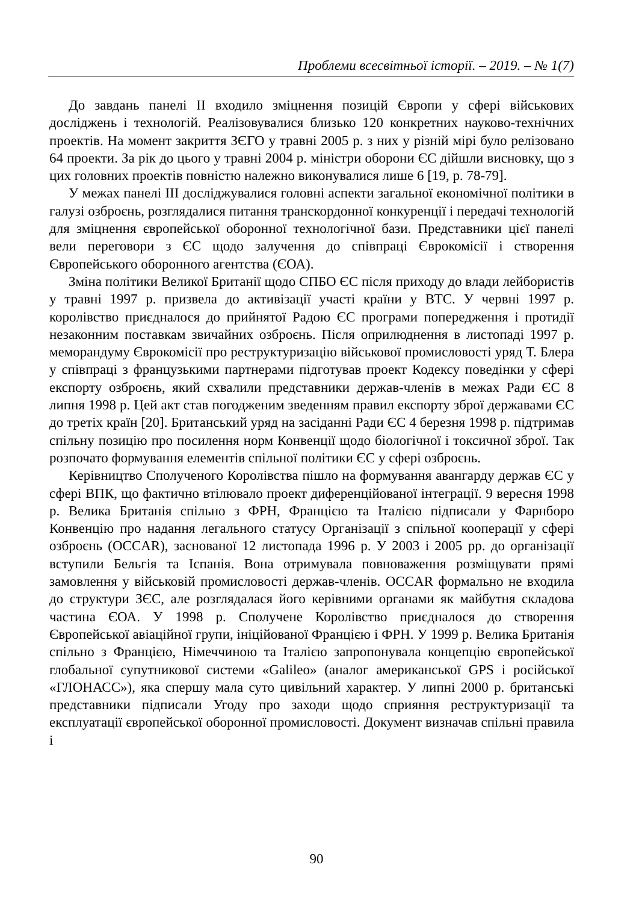Проблеми всесвітньої історії. – 2019. – № 1(7)
До завдань панелі ІІ входило зміцнення позицій Європи у сфері військових досліджень і технологій. Реалізовувалися близько 120 конкретних науково-технічних проектів. На момент закриття ЗЄГО у травні 2005 р. з них у різній мірі було релізовано 64 проекти. За рік до цього у травні 2004 р. міністри оборони ЄС дійшли висновку, що з цих головних проектів повністю належно виконувалися лише 6 [19, р. 78-79].
У межах панелі ІІІ досліджувалися головні аспекти загальної економічної політики в галузі озброєнь, розглядалися питання транскордонної конкуренції і передачі технологій для зміцнення європейської оборонної технологічної бази. Представники цієї панелі вели переговори з ЄС щодо залучення до співпраці Єврокомісії і створення Європейського оборонного агентства (ЄОА).
Зміна політики Великої Британії щодо СПБО ЄС після приходу до влади лейбористів у травні 1997 р. призвела до активізації участі країни у ВТС. У червні 1997 р. королівство приєдналося до прийнятої Радою ЄС програми попередження і протидії незаконним поставкам звичайних озброєнь. Після оприлюднення в листопаді 1997 р. меморандуму Єврокомісії про реструктуризацію військової промисловості уряд Т. Блера у співпраці з французькими партнерами підготував проект Кодексу поведінки у сфері експорту озброєнь, який схвалили представники держав-членів в межах Ради ЄС 8 липня 1998 р. Цей акт став погодженим зведенням правил експорту зброї державами ЄС до третіх країн [20]. Британський уряд на засіданні Ради ЄС 4 березня 1998 р. підтримав спільну позицію про посилення норм Конвенції щодо біологічної і токсичної зброї. Так розпочато формування елементів спільної політики ЄС у сфері озброєнь.
Керівництво Сполученого Королівства пішло на формування авангарду держав ЄС у сфері ВПК, що фактично втілювало проект диференційованої інтеграції. 9 вересня 1998 р. Велика Британія спільно з ФРН, Францією та Італією підписали у Фарнборо Конвенцію про надання легального статусу Організації з спільної кооперації у сфері озброєнь (OCCAR), заснованої 12 листопада 1996 р. У 2003 і 2005 рр. до організації вступили Бельгія та Іспанія. Вона отримувала повноваження розміщувати прямі замовлення у військовій промисловості держав-членів. OCCAR формально не входила до структури ЗЄС, але розглядалася його керівними органами як майбутня складова частина ЄОА. У 1998 р. Сполучене Королівство приєдналося до створення Європейської авіаційної групи, ініційованої Францією і ФРН. У 1999 р. Велика Британія спільно з Францією, Німеччиною та Італією запропонувала концепцію європейської глобальної супутникової системи «Galileo» (аналог американської GPS і російської «ГЛОНАСС»), яка спершу мала суто цивільний характер. У липні 2000 р. британські представники підписали Угоду про заходи щодо сприяння реструктуризації та експлуатації європейської оборонної промисловості. Документ визначав спільні правила і
90